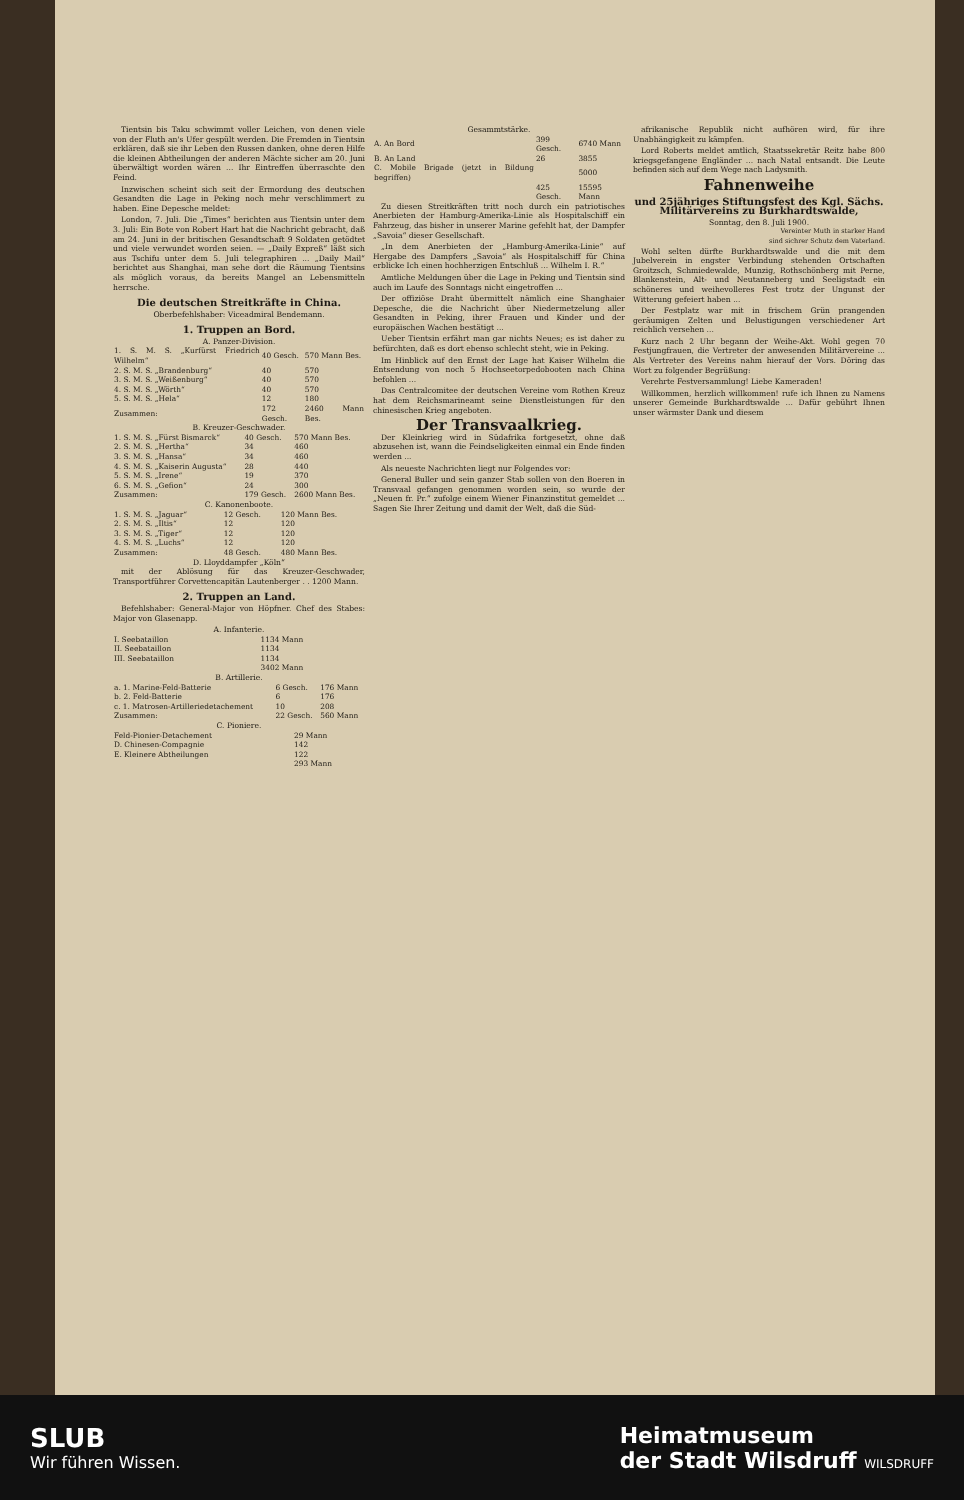Tientsin bis Taku schwimmt voller Leichen, von denen viele von der Fluth an's Ufer gespült werden. Die Fremden in Tientsin erklären, daß sie ihr Leben den Russen danken, ohne deren Hilfe die kleinen Abtheilungen der anderen Mächte sicher am 20. Juni überwältigt worden wären ... Ihr Eintreffen überraschte den Feind.
Inzwischen scheint sich seit der Ermordung des deutschen Gesandten die Lage in Peking noch mehr verschlimmert zu haben. Eine Depesche meldet:
London, 7. Juli. Die „Times“ berichten aus Tientsin unter dem 3. Juli: Ein Bote von Robert Hart hat die Nachricht gebracht, daß am 24. Juni in der britischen Gesandtschaft 9 Soldaten getödtet und viele verwundet worden seien. — „Daily Expreß“ läßt sich aus Tschifu unter dem 5. Juli telegraphiren ... „Daily Mail“ berichtet aus Shanghai, man sehe dort die Räumung Tientsins als möglich voraus, da bereits Mangel an Lebensmitteln herrsche.
Die deutschen Streitkräfte in China.
Oberbefehlshaber: Viceadmiral Bendemann.
1. Truppen an Bord.
A. Panzer-Division.
| 1. S. M. S. „Kurfürst Friedrich Wilhelm“ | 40 Gesch. | 570 Mann Bes. |
| 2. S. M. S. „Brandenburg“ | 40 | 570 |
| 3. S. M. S. „Weißenburg“ | 40 | 570 |
| 4. S. M. S. „Wörth“ | 40 | 570 |
| 5. S. M. S. „Hela“ | 12 | 180 |
| Zusammen: | 172 Gesch. | 2460 Mann Bes. |
B. Kreuzer-Geschwader.
| 1. S. M. S. „Fürst Bismarck“ | 40 Gesch. | 570 Mann Bes. |
| 2. S. M. S. „Hertha“ | 34 | 460 |
| 3. S. M. S. „Hansa“ | 34 | 460 |
| 4. S. M. S. „Kaiserin Augusta“ | 28 | 440 |
| 5. S. M. S. „Irene“ | 19 | 370 |
| 6. S. M. S. „Gefion“ | 24 | 300 |
| Zusammen: | 179 Gesch. | 2600 Mann Bes. |
C. Kanonenboote.
| 1. S. M. S. „Jaguar“ | 12 Gesch. | 120 Mann Bes. |
| 2. S. M. S. „Iltis“ | 12 | 120 |
| 3. S. M. S. „Tiger“ | 12 | 120 |
| 4. S. M. S. „Luchs“ | 12 | 120 |
| Zusammen: | 48 Gesch. | 480 Mann Bes. |
D. Lloyddampfer „Köln“
mit der Ablösung für das Kreuzer-Geschwader, Transportführer Corvettencapitän Lautenberger . . 1200 Mann.
2. Truppen an Land.
Befehlshaber: General-Major von Höpfner. Chef des Stabes: Major von Glasenapp.
A. Infanterie.
| I. Seebataillon | 1134 Mann |
| II. Seebataillon | 1134 |
| III. Seebataillon | 1134 |
| | 3402 Mann |
B. Artillerie.
| a. 1. Marine-Feld-Batterie | 6 Gesch. | 176 Mann |
| b. 2. Feld-Batterie | 6 | 176 |
| c. 1. Matrosen-Artilleriedetachement | 10 | 208 |
| Zusammen: | 22 Gesch. | 560 Mann |
C. Pioniere.
| Feld-Pionier-Detachement | 29 Mann |
| D. Chinesen-Compagnie | 142 |
| E. Kleinere Abtheilungen | 122 |
| | 293 Mann |
Gesammtstärke.
| A. An Bord | 399 Gesch. | 6740 Mann |
| B. An Land | 26 | 3855 |
| C. Mobile Brigade (jetzt in Bildung begriffen) | | 5000 |
| | 425 Gesch. | 15595 Mann |
Zu diesen Streitkräften tritt noch durch ein patriotisches Anerbieten der Hamburg-Amerika-Linie als Hospitalschiff ein Fahrzeug, das bisher in unserer Marine gefehlt hat, der Dampfer „Savoia“ dieser Gesellschaft.
„In dem Anerbieten der „Hamburg-Amerika-Linie“ auf Hergabe des Dampfers „Savoia“ als Hospitalschiff für China erblicke Ich einen hochherzigen Entschluß ... Wilhelm I. R.“
Amtliche Meldungen über die Lage in Peking und Tientsin sind auch im Laufe des Sonntags nicht eingetroffen ...
Der offiziöse Draht übermittelt nämlich eine Shanghaier Depesche, die die Nachricht über Niedermetzelung aller Gesandten in Peking, ihrer Frauen und Kinder und der europäischen Wachen bestätigt ...
Ueber Tientsin erfährt man gar nichts Neues; es ist daher zu befürchten, daß es dort ebenso schlecht steht, wie in Peking.
Im Hinblick auf den Ernst der Lage hat Kaiser Wilhelm die Entsendung von noch 5 Hochseetorpedobooten nach China befohlen ...
Das Centralcomitee der deutschen Vereine vom Rothen Kreuz hat dem Reichsmarineamt seine Dienstleistungen für den chinesischen Krieg angeboten.
Der Transvaalkrieg.
Der Kleinkrieg wird in Südafrika fortgesetzt, ohne daß abzusehen ist, wann die Feindseligkeiten einmal ein Ende finden werden ...
Als neueste Nachrichten liegt nur Folgendes vor:
General Buller und sein ganzer Stab sollen von den Boeren in Transvaal gefangen genommen worden sein, so wurde der „Neuen fr. Pr.“ zufolge einem Wiener Finanzinstitut gemeldet ... Sagen Sie Ihrer Zeitung und damit der Welt, daß die Süd-
afrikanische Republik nicht aufhören wird, für ihre Unabhängigkeit zu kämpfen.
Lord Roberts meldet amtlich, Staatssekretär Reitz habe 800 kriegsgefangene Engländer ... nach Natal entsandt. Die Leute befinden sich auf dem Wege nach Ladysmith.
Fahnenweihe
und 25jähriges Stiftungsfest des Kgl. Sächs. Militärvereins zu Burkhardtswalde,
Sonntag, den 8. Juli 1900.
Vereinter Muth in starker Hand
sind sichrer Schutz dem Vaterland.
Wohl selten dürfte Burkhardtswalde und die mit dem Jubelverein in engster Verbindung stehenden Ortschaften Groitzsch, Schmiedewalde, Munzig, Rothschönberg mit Perne, Blankenstein, Alt- und Neutanneberg und Seeligstadt ein schöneres und weihevolleres Fest trotz der Ungunst der Witterung gefeiert haben ...
Der Festplatz war mit in frischem Grün prangenden geräumigen Zelten und Belustigungen verschiedener Art reichlich versehen ...
Kurz nach 2 Uhr begann der Weihe-Akt. Wohl gegen 70 Festjungfrauen, die Vertreter der anwesenden Militärvereine ... Als Vertreter des Vereins nahm hierauf der Vors. Döring das Wort zu folgender Begrüßung:
Verehrte Festversammlung! Liebe Kameraden!
Willkommen, herzlich willkommen! rufe ich Ihnen zu Namens unserer Gemeinde Burkhardtswalde ... Dafür gebührt Ihnen unser wärmster Dank und diesem
SLUB
Wir führen Wissen.
Heimatmuseum
der Stadt Wilsdruff WILSDRUFF